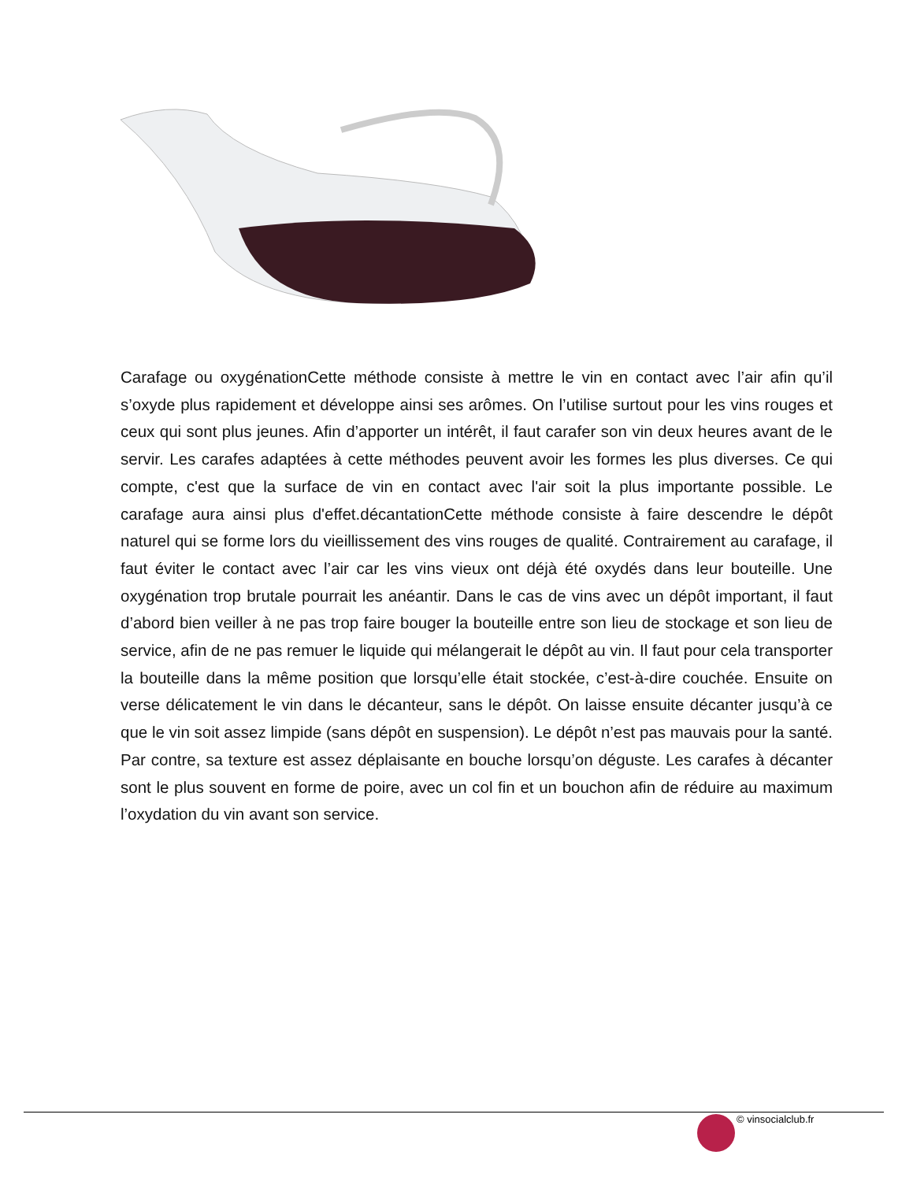Carafage ou oxygénationCette méthode consiste à mettre le vin en contact avec l’air afin qu’il s’oxyde plus rapidement et développe ainsi ses arômes. On l’utilise surtout pour les vins rouges et ceux qui sont plus jeunes. Afin d’apporter un intérêt, il faut carafer son vin deux heures avant de le servir. Les carafes adaptées à cette méthodes peuvent avoir les formes les plus diverses. Ce qui compte, c'est que la surface de vin en contact avec l'air soit la plus importante possible. Le carafage aura ainsi plus d'effet.décantationCette méthode consiste à faire descendre le dépôt naturel qui se forme lors du vieillissement des vins rouges de qualité. Contrairement au carafage, il faut éviter le contact avec l’air car les vins vieux ont déjà été oxydés dans leur bouteille. Une oxygénation trop brutale pourrait les anéantir. Dans le cas de vins avec un dépôt important, il faut d’abord bien veiller à ne pas trop faire bouger la bouteille entre son lieu de stockage et son lieu de service, afin de ne pas remuer le liquide qui mélangerait le dépôt au vin. Il faut pour cela transporter la bouteille dans la même position que lorsqu’elle était stockée, c’est-à-dire couchée. Ensuite on verse délicatement le vin dans le décanteur, sans le dépôt. On laisse ensuite décanter jusqu’à ce que le vin soit assez limpide (sans dépôt en suspension). Le dépôt n’est pas mauvais pour la santé. Par contre, sa texture est assez déplaisante en bouche lorsqu’on déguste. Les carafes à décanter sont le plus souvent en forme de poire, avec un col fin et un bouchon afin de réduire au maximum l’oxydation du vin avant son service.
© vinsocialclub.fr